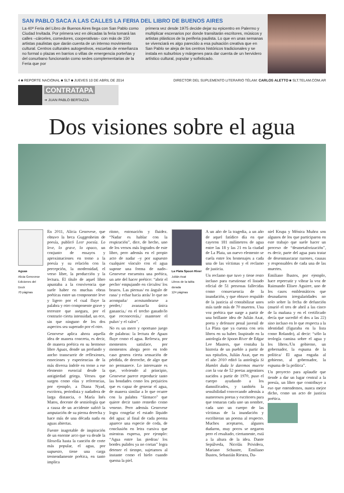SAN PABLO SACA A LAS CALLES LA FERIA DEL LIBRO DE BUENOS AIRES
La 40ª Feria del Libro de Buenos Aires llega con San Pablo como Ciudad Invitada. Por primera vez en décadas la feria tomará las calles –cárceles, comedores, cooperativas– con más de 150 artistas paulistas que darán cuenta de un intenso movimiento cultural. Centros culturales autogestivos, escuelas de enseñanza no formal o plazas en barrios o villas de emergencia porteñas y del conurbano funcionarán como sedes complementarias de la Feria que por
primera vez desde 1975 decide dejar su epicentro en Palermo y multiplicar escenarios por donde transitarán escritores, músicos y artistas plásticos de la periferia paulista. Lo que en unas semanas se vivenciará es algo parecido a esa pulsación creativa que en San Pablo se aleja de los centros históricos tradicionales y se instala en suburbios y márgenes para dar cuenta de un hervidero artístico cultural, popular y sofisticado.
4 ■ REPORTE NACIONAL ■ SLT ■ JUEVES 10 DE ABRIL DE 2014 DIRECTOR DEL SUPLEMENTO LITERARIO TÉLAM: CARLOS ALETTO ■ SLT.TELAM.COM.AR
CONTRATAPA
➜ JUAN PABLO BERTAZZA
Dos visiones sobre el agua
Aguas
Alicia Genovese
Ediciones del Dock
70 páginas
En 2011, Alicia Genovese, que obtuvo la beca Guggenheim de poesía, publicó Leer poesía. Lo leve, lo grave, lo opaco, un conjunto de ensayos y aproximaciones en torno a la poesía y su relación con la percepción, la modernidad, el verso libre, la producción y la lectura. El título de aquel libro apuntaba a la convivencia que suele haber en muchas obras poéticas entre un componente leve y ligero por el cual fluye la palabra y otro componente grave y terrestre que asegura, por el contrario cierta intensidad, un eco, sin que ninguno de los dos aspectos sea superado por el otro.
Genovese aplica ahora aquella idea de manera concreta, es decir, de manera poética en su hermoso libro Aguas, donde un profundo y ancho transcurrir de reflexiones, emociones y experiencias de la más diversa índole en torno a ese elemento esencial desde la antigüedad griega. Versos que surgen como olas y referencias, por ejemplo, a Diana Nyad, escritora, periodista y nadadora de larga distancia, o María Inés Matos, docente de semiología que a causa de un accidente sufrió la amputación de su pierna derecha y hace más de una década nada en aguas abiertas.
Fuente inagotable de inspiración de un enorme arco que va desde la filosofía hasta la canción de corte más popular, el agua, por supuesto, tiene una carga tremendamente poética, en tanto implica
ritmo, entonación y fluidez. “Nadar es hablar con la respiración”, dice, de hecho, uno de los versos más logrados de este libro, pero además en el propio acto de nadar –y por supuesto cualquier vínculo con el agua supone una forma de nado– Genovese encuentra una poética, un arte del hacer poético: “abrir el pecho/ empujando en círculos/ los brazos. Las piernas/ en ángulo de rana/ y echar hacia atrás/ lo que no acompaña/ acostumbrarse a perder,/ avanzar/la única ganancia,/ en el trecho ganado/lo que reconocerás,/ mantener el pulso/ y el calor”.
No es un mero y oportuno juego de palabras: la lectura de Aguas fluye como el agua. Refresca, por momentos satisface, por momentos ahoga pero en todo caso genera cierta sensación de pérdida, de derroche, de algo que no permanece. Lo interesante es que, volviendo al principio, Genovese parece reproducir tanto las bondades como los perjuicios que es capaz de generar el agua, de manera similar a lo que ocurre con la palabra “fármaco” que quiere decir tanto remedio como veneno. Pero además Genovese logra congelar el estado líquido del agua: al final de cada poema aparece una especie de coda, de conclusión en letra cursiva que mientras expresa, por ejemplo: “Agua entre las piedras/ los bordes pulidos ya no cortan” logra detener el tiempo, sujetarnos al instante como el hielo cuando quema la piel.
La Plata Spoon River
Julián Axat
Libros de la talita dorada
124 páginas
A un año de la tragedia, a un año de aquel fatídico día en que cayeron 181 milímetros de agua entre las 18 y las 21 en la ciudad de La Plata, un nuevo elemento se cuela entre los homenajes a cada una de las víctimas y el reclamo de justicia.
Un reclamo que tuvo y tiene resto incluso para cuestionar el listado oficial de 51 personas fallecidas como consecuencia de la inundación, y que obtuvo respaldo de la justicia al contabilizar unos más tarde más de 70 muertos. Una voz poética que surge a partir de una brillante idea de Julián Axat, poeta y defensor penal juvenil de La Plata que ya cuenta con seis libros en su haber. Inspirado en la antología de Spoon River de Edgar Lee Masters, que contaba la historia de un pueblo a partir de sus epitafios, Julián Axat, que en el año 2010 editó la antología Si Hamlet duda le daremos muerte con la voz de 52 poetas argentinos nacidos a partir de 1970, puso el cuerpo ayudando a los damnificados, y también la sensibilidad convocando además a numerosos poetas y escritores para que tomaran cada uno un nombre, cada uno un cuerpo de las víctimas de la inundación y escribieran un poema al respecto. Muchos aceptaron, algunos dudaron, muy pocos se negaron pero el resultado, ciertamente, está a la altura de la idea. Dante Sepúlveda, Nicolás Prividera, Mariano Schuster, Emiliano Bustos, Sebastián Riestra, Da-
niel Krupa y Mónica Muñoz son algunos de los que participaron en este trabajo que suele hacer un proceso de “desmetaforización”, es decir, parte del agua para tratar de desenmascarar razones, causas y responsables de cada una de las muertes.
Emiliano Bustos, por ejemplo, hace repercutir y vibrar la voz de Raimundo Eliseo Aguirre, uno de los casos emblemáticos que desnudaron irregularidades no solo sobre la fecha de defunción (murió el tres de abril a las cinco de la mañana y en el certificado decía que sucedió el dos a las 22) sino incluso en lo que respecta a la identidad (figuraba en la lista como Rolando), al decir: “sólo la teología camina sobre el agua y los libros./Un gobierno, un gobernador, la espuma de la política/ El agua engaña al gobierno, al gobernador, la espuma de la política”.
Un proyecto para aplaudir que tiende a dar un lugar central a la poesía, un libro que contribuye a eso que entendemos, nunca mejor dicho, como un acto de justicia poética.